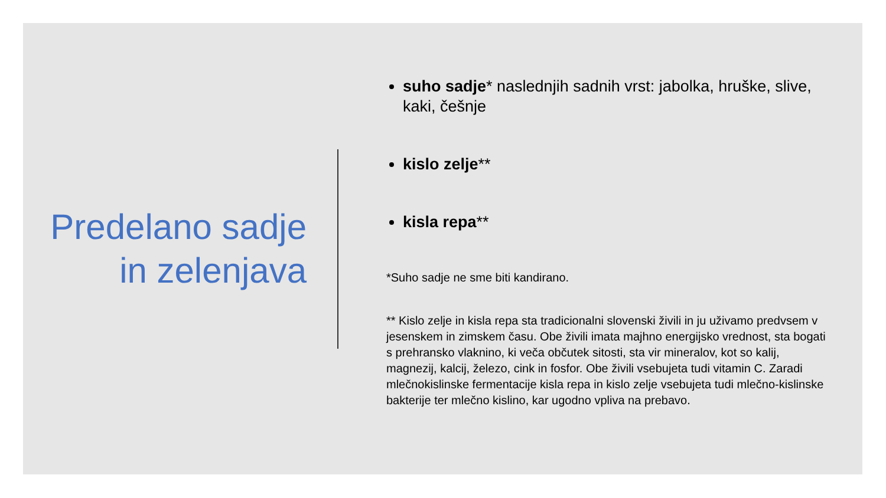Predelano sadje in zelenjava
suho sadje* naslednjih sadnih vrst: jabolka, hruške, slive, kaki, češnje
kislo zelje**
kisla repa**
*Suho sadje ne sme biti kandirano.
** Kislo zelje in kisla repa sta tradicionalni slovenski živili in ju uživamo predvsem v jesenskem in zimskem času. Obe živili imata majhno energijsko vrednost, sta bogati s prehransko vlaknino, ki veča občutek sitosti, sta vir mineralov, kot so kalij, magnezij, kalcij, železo, cink in fosfor. Obe živili vsebujeta tudi vitamin C. Zaradi mlečnokislinske fermentacije kisla repa in kislo zelje vsebujeta tudi mlečno-kislinske bakterije ter mlečno kislino, kar ugodno vpliva na prebavo.